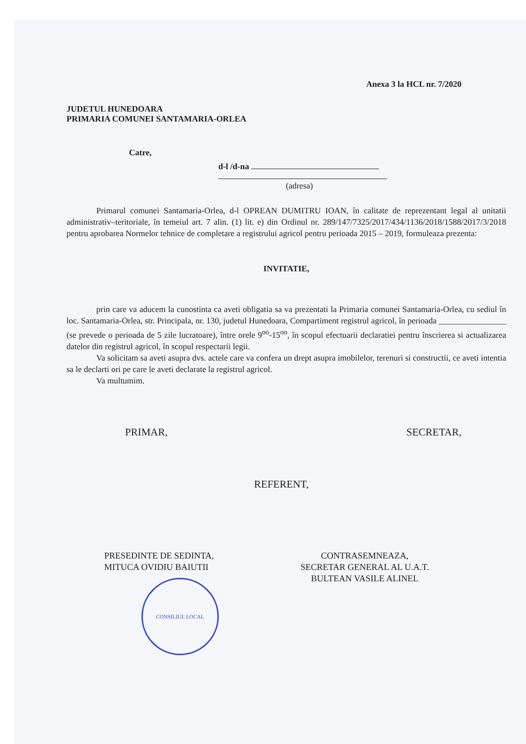Anexa 3 la HCL nr. 7/2020
JUDETUL HUNEDOARA
PRIMARIA COMUNEI SANTAMARIA-ORLEA
Catre,
d-l /d-na
(adresa)
Primarul comunei Santamaria-Orlea, d-l OPREAN DUMITRU IOAN, în calitate de reprezentant legal al unitatii administrativ–teritoriale, în temeiul art. 7 alin. (1) lit. e) din Ordinul nr. 289/147/7325/2017/434/1136/2018/1588/2017/3/2018 pentru aprobarea Normelor tehnice de completare a registrului agricol pentru perioada 2015 – 2019, formuleaza prezenta:
INVITATIE,
prin care va aducem la cunostinta ca aveti obligatia sa va prezentati la Primaria comunei Santamaria-Orlea, cu sediul în loc. Santamaria-Orlea, str. Principala, nr. 130, judetul Hunedoara, Compartiment registrul agricol, în perioada ________________ (se prevede o perioada de 5 zile lucratoare), între orele 9<sup>oo</sup>-15<sup>oo</sup>, în scopul efectuarii declaratiei pentru înscrierea si actualizarea datelor din registrul agricol, în scopul respectarii legii.
Va solicitam sa aveti asupra dvs. actele care va confera un drept asupra imobilelor, terenuri si constructii, ce aveti intentia sa le declarti ori pe care le aveti declarate la registrul agricol.
Va multumim.
PRIMAR, SECRETAR,
REFERENT,
PRESEDINTE DE SEDINTA,
MITUCA OVIDIU BAIUTII
CONSILIUL LOCAL
CONTRASEMNEAZA,
SECRETAR GENERAL AL U.A.T.
BULTEAN VASILE ALINEL